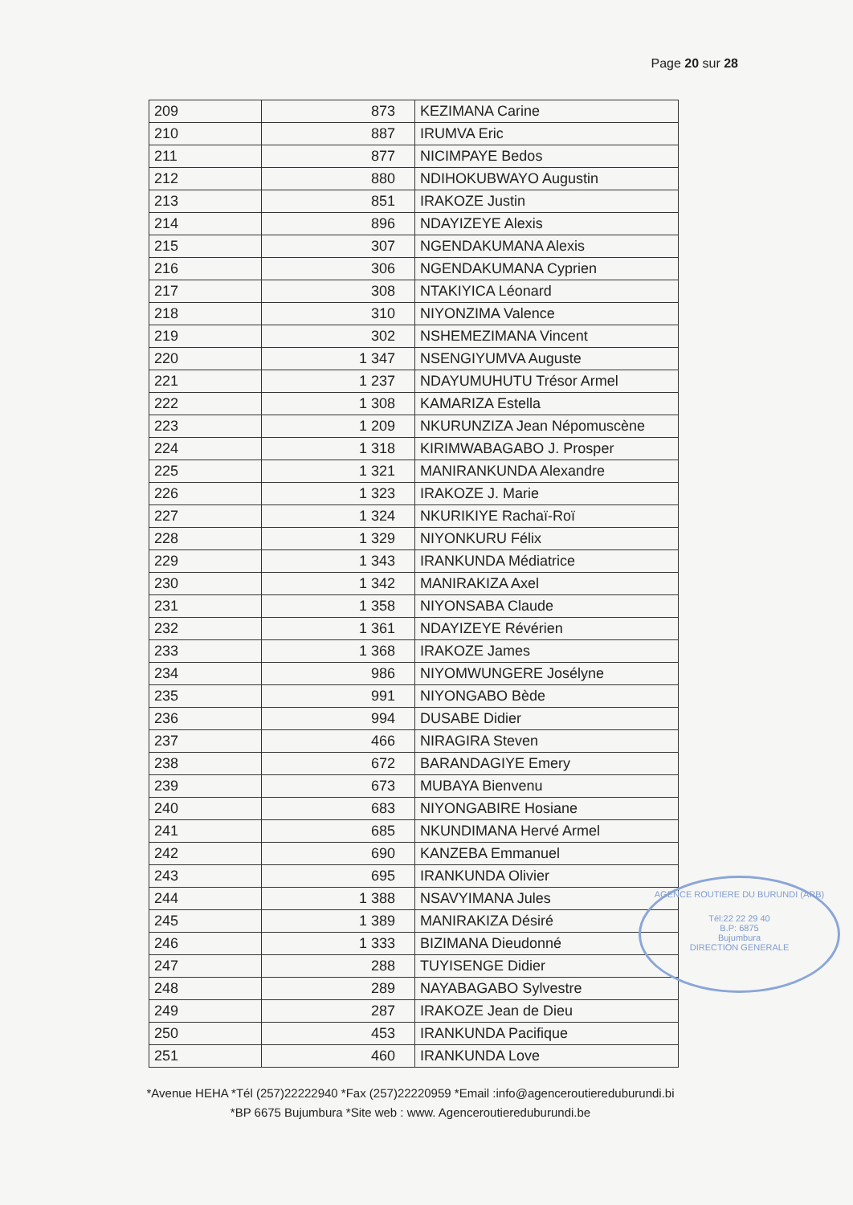Page 20 sur 28
| 209 | 873 | KEZIMANA Carine |
| 210 | 887 | IRUMVA Eric |
| 211 | 877 | NICIMPAYE Bedos |
| 212 | 880 | NDIHOKUBWAYO Augustin |
| 213 | 851 | IRAKOZE Justin |
| 214 | 896 | NDAYIZEYE Alexis |
| 215 | 307 | NGENDAKUMANA Alexis |
| 216 | 306 | NGENDAKUMANA Cyprien |
| 217 | 308 | NTAKIYICA Léonard |
| 218 | 310 | NIYONZIMA Valence |
| 219 | 302 | NSHEMEZIMANA Vincent |
| 220 | 1 347 | NSENGIYUMVA Auguste |
| 221 | 1 237 | NDAYUMUHUTU Trésor Armel |
| 222 | 1 308 | KAMARIZA Estella |
| 223 | 1 209 | NKURUNZIZA Jean Népomuscène |
| 224 | 1 318 | KIRIMWABAGABO J. Prosper |
| 225 | 1 321 | MANIRANKUNDA Alexandre |
| 226 | 1 323 | IRAKOZE J. Marie |
| 227 | 1 324 | NKURIKIYE Rachaï-Roï |
| 228 | 1 329 | NIYONKURU Félix |
| 229 | 1 343 | IRANKUNDA Médiatrice |
| 230 | 1 342 | MANIRAKIZA Axel |
| 231 | 1 358 | NIYONSABA Claude |
| 232 | 1 361 | NDAYIZEYE Révérien |
| 233 | 1 368 | IRAKOZE James |
| 234 | 986 | NIYOMWUNGERE Josélyne |
| 235 | 991 | NIYONGABO Bède |
| 236 | 994 | DUSABE Didier |
| 237 | 466 | NIRAGIRA Steven |
| 238 | 672 | BARANDAGIYE Emery |
| 239 | 673 | MUBAYA Bienvenu |
| 240 | 683 | NIYONGABIRE Hosiane |
| 241 | 685 | NKUNDIMANA Hervé Armel |
| 242 | 690 | KANZEBA Emmanuel |
| 243 | 695 | IRANKUNDA Olivier |
| 244 | 1 388 | NSAVYIMANA Jules |
| 245 | 1 389 | MANIRAKIZA Désiré |
| 246 | 1 333 | BIZIMANA Dieudonné |
| 247 | 288 | TUYISENGE Didier |
| 248 | 289 | NAYABAGABO Sylvestre |
| 249 | 287 | IRAKOZE Jean de Dieu |
| 250 | 453 | IRANKUNDA Pacifique |
| 251 | 460 | IRANKUNDA Love |
AGENCE ROUTIERE DU BURUNDI (ARB)
Tél:22 22 29 40
B.P: 6875
Bujumbura
DIRECTION GENERALE
*Avenue HEHA *Tél (257)22222940 *Fax (257)22220959 *Email :info@agenceroutiereduburundi.bi
*BP 6675 Bujumbura *Site web : www. Agenceroutiereduburundi.be